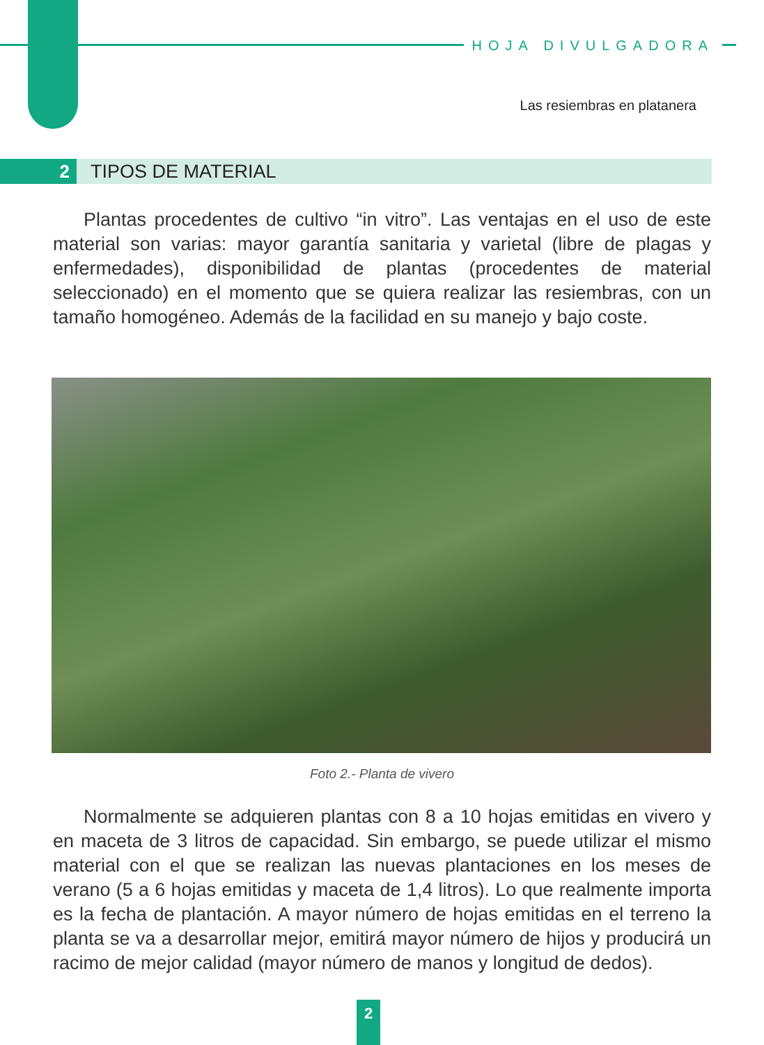HOJA DIVULGADORA
Las resiembras en platanera
2
TIPOS DE MATERIAL
Plantas procedentes de cultivo “in vitro”. Las ventajas en el uso de este material son varias: mayor garantía sanitaria y varietal (libre de plagas y enfermedades), disponibilidad de plantas (procedentes de material seleccionado) en el momento que se quiera realizar las resiembras, con un tamaño homogéneo. Además de la facilidad en su manejo y bajo coste.
Foto 2.- Planta de vivero
Normalmente se adquieren plantas con 8 a 10 hojas emitidas en vivero y en maceta de 3 litros de capacidad. Sin embargo, se puede utilizar el mismo material con el que se realizan las nuevas plantaciones en los meses de verano (5 a 6 hojas emitidas y maceta de 1,4 litros). Lo que realmente importa es la fecha de plantación. A mayor número de hojas emitidas en el terreno la planta se va a desarrollar mejor, emitirá mayor número de hijos y producirá un racimo de mejor calidad (mayor número de manos y longitud de dedos).
2